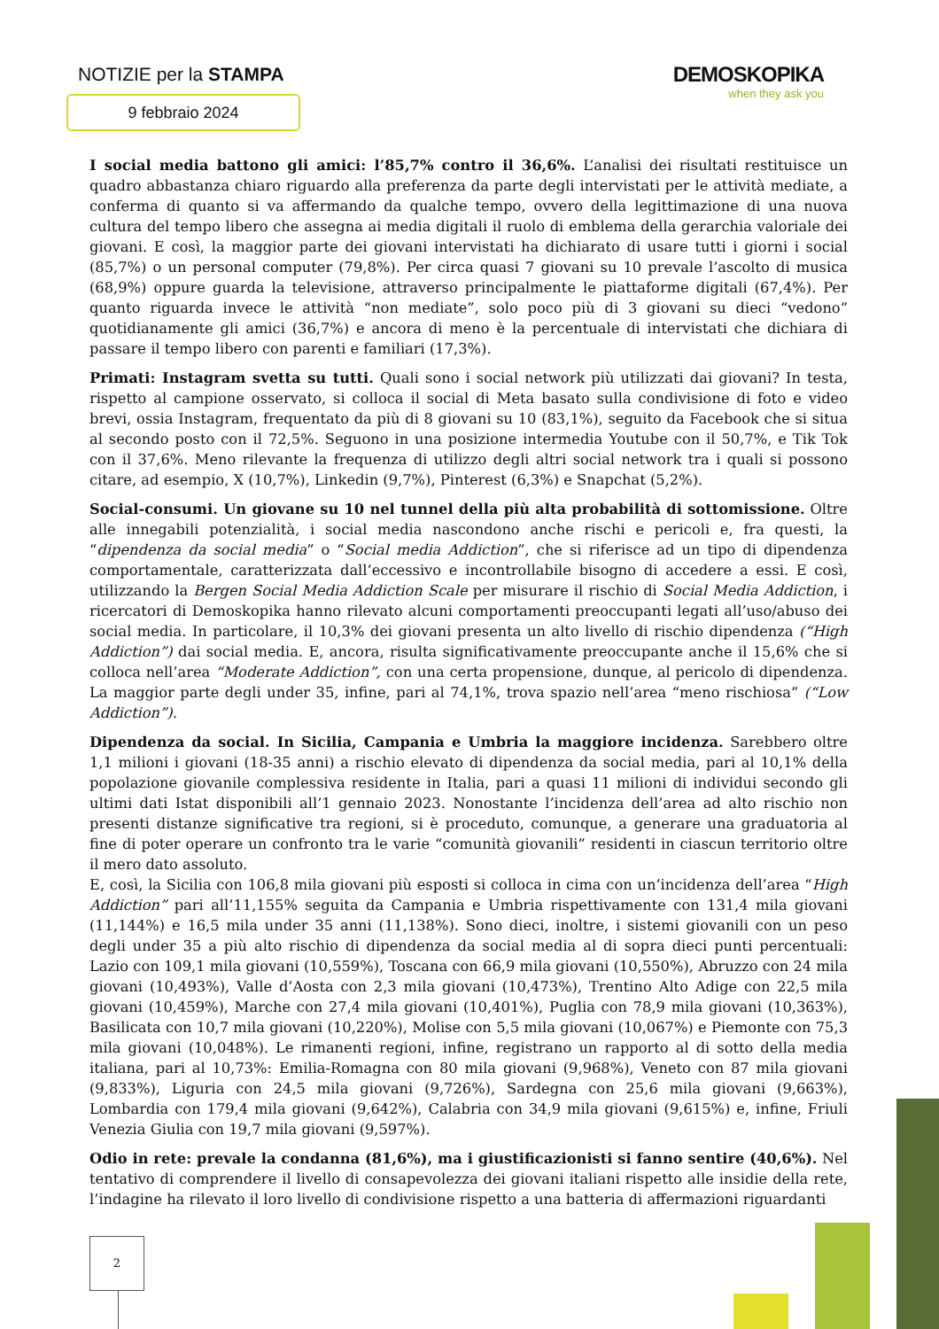NOTIZIE per la STAMPA
9 febbraio 2024
DEMOSKOPIKA
when they ask you
I social media battono gli amici: l’85,7% contro il 36,6%. L’analisi dei risultati restituisce un quadro abbastanza chiaro riguardo alla preferenza da parte degli intervistati per le attività mediate, a conferma di quanto si va affermando da qualche tempo, ovvero della legittimazione di una nuova cultura del tempo libero che assegna ai media digitali il ruolo di emblema della gerarchia valoriale dei giovani. E così, la maggior parte dei giovani intervistati ha dichiarato di usare tutti i giorni i social (85,7%) o un personal computer (79,8%). Per circa quasi 7 giovani su 10 prevale l’ascolto di musica (68,9%) oppure guarda la televisione, attraverso principalmente le piattaforme digitali (67,4%). Per quanto riguarda invece le attività “non mediate”, solo poco più di 3 giovani su dieci “vedono” quotidianamente gli amici (36,7%) e ancora di meno è la percentuale di intervistati che dichiara di passare il tempo libero con parenti e familiari (17,3%).
Primati: Instagram svetta su tutti. Quali sono i social network più utilizzati dai giovani? In testa, rispetto al campione osservato, si colloca il social di Meta basato sulla condivisione di foto e video brevi, ossia Instagram, frequentato da più di 8 giovani su 10 (83,1%), seguito da Facebook che si situa al secondo posto con il 72,5%. Seguono in una posizione intermedia Youtube con il 50,7%, e Tik Tok con il 37,6%. Meno rilevante la frequenza di utilizzo degli altri social network tra i quali si possono citare, ad esempio, X (10,7%), Linkedin (9,7%), Pinterest (6,3%) e Snapchat (5,2%).
Social-consumi. Un giovane su 10 nel tunnel della più alta probabilità di sottomissione. Oltre alle innegabili potenzialità, i social media nascondono anche rischi e pericoli e, fra questi, la “dipendenza da social media” o “Social media Addiction”, che si riferisce ad un tipo di dipendenza comportamentale, caratterizzata dall’eccessivo e incontrollabile bisogno di accedere a essi. E così, utilizzando la Bergen Social Media Addiction Scale per misurare il rischio di Social Media Addiction, i ricercatori di Demoskopika hanno rilevato alcuni comportamenti preoccupanti legati all’uso/abuso dei social media. In particolare, il 10,3% dei giovani presenta un alto livello di rischio dipendenza (“High Addiction”) dai social media. E, ancora, risulta significativamente preoccupante anche il 15,6% che si colloca nell’area “Moderate Addiction”, con una certa propensione, dunque, al pericolo di dipendenza. La maggior parte degli under 35, infine, pari al 74,1%, trova spazio nell’area “meno rischiosa” (“Low Addiction”).
Dipendenza da social. In Sicilia, Campania e Umbria la maggiore incidenza. Sarebbero oltre 1,1 milioni i giovani (18-35 anni) a rischio elevato di dipendenza da social media, pari al 10,1% della popolazione giovanile complessiva residente in Italia, pari a quasi 11 milioni di individui secondo gli ultimi dati Istat disponibili all’1 gennaio 2023. Nonostante l’incidenza dell’area ad alto rischio non presenti distanze significative tra regioni, si è proceduto, comunque, a generare una graduatoria al fine di poter operare un confronto tra le varie “comunità giovanili” residenti in ciascun territorio oltre il mero dato assoluto.
E, così, la Sicilia con 106,8 mila giovani più esposti si colloca in cima con un’incidenza dell’area “High Addiction” pari all’11,155% seguita da Campania e Umbria rispettivamente con 131,4 mila giovani (11,144%) e 16,5 mila under 35 anni (11,138%). Sono dieci, inoltre, i sistemi giovanili con un peso degli under 35 a più alto rischio di dipendenza da social media al di sopra dieci punti percentuali: Lazio con 109,1 mila giovani (10,559%), Toscana con 66,9 mila giovani (10,550%), Abruzzo con 24 mila giovani (10,493%), Valle d’Aosta con 2,3 mila giovani (10,473%), Trentino Alto Adige con 22,5 mila giovani (10,459%), Marche con 27,4 mila giovani (10,401%), Puglia con 78,9 mila giovani (10,363%), Basilicata con 10,7 mila giovani (10,220%), Molise con 5,5 mila giovani (10,067%) e Piemonte con 75,3 mila giovani (10,048%). Le rimanenti regioni, infine, registrano un rapporto al di sotto della media italiana, pari al 10,73%: Emilia-Romagna con 80 mila giovani (9,968%), Veneto con 87 mila giovani (9,833%), Liguria con 24,5 mila giovani (9,726%), Sardegna con 25,6 mila giovani (9,663%), Lombardia con 179,4 mila giovani (9,642%), Calabria con 34,9 mila giovani (9,615%) e, infine, Friuli Venezia Giulia con 19,7 mila giovani (9,597%).
Odio in rete: prevale la condanna (81,6%), ma i giustificazionisti si fanno sentire (40,6%). Nel tentativo di comprendere il livello di consapevolezza dei giovani italiani rispetto alle insidie della rete, l’indagine ha rilevato il loro livello di condivisione rispetto a una batteria di affermazioni riguardanti
2